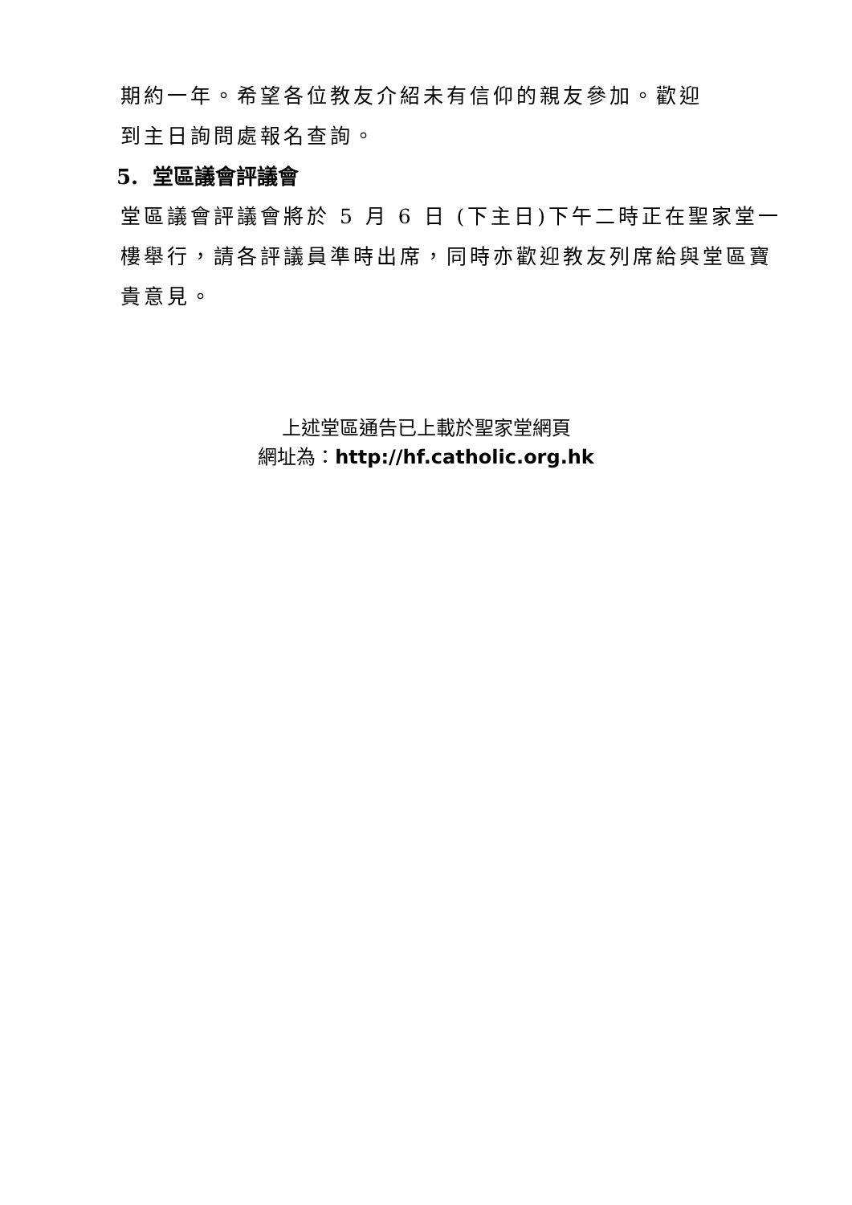期約一年。希望各位教友介紹未有信仰的親友參加。歡迎
到主日詢問處報名查詢。
5. 堂區議會評議會
堂區議會評議會將於 5 月 6 日 (下主日)下午二時正在聖家堂一樓舉行，請各評議員準時出席，同時亦歡迎教友列席給與堂區寶貴意見。
上述堂區通告已上載於聖家堂網頁
網址為：http://hf.catholic.org.hk